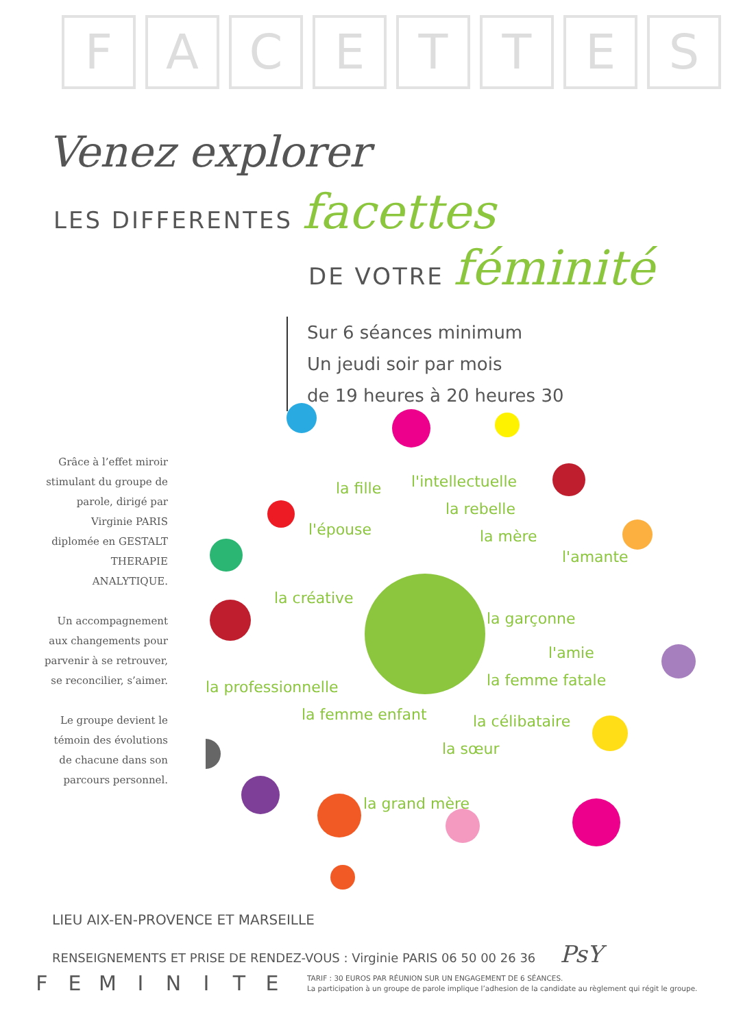FACETTES
Venez explorer
LES DIFFERENTES facettes
DE VOTRE féminité
Sur 6 séances minimum
Un jeudi soir par mois
de 19 heures à 20 heures 30
Grâce à l’effet miroir stimulant du groupe de parole, dirigé par Virginie PARIS diplomée en GESTALT THERAPIE ANALYTIQUE.
Un accompagnement aux changements pour parvenir à se retrouver, se reconcilier, s’aimer.
Le groupe devient le témoin des évolutions de chacune dans son parcours personnel.
la fille
l'intellectuelle
la rebelle
la mère
l'amante
la garçonne
l'amie
la femme fatale
la célibataire
la sœur
la grand mère
la femme enfant
la professionnelle
la créative
l'épouse
LIEU AIX-EN-PROVENCE ET MARSEILLE
RENSEIGNEMENTS ET PRISE DE RENDEZ-VOUS : Virginie PARIS 06 50 00 26 36 PsY
FEMINITE
TARIF : 30 EUROS PAR RÉUNION SUR UN ENGAGEMENT DE 6 SÉANCES.
La participation à un groupe de parole implique l’adhesion de la candidate au règlement qui régit le groupe.